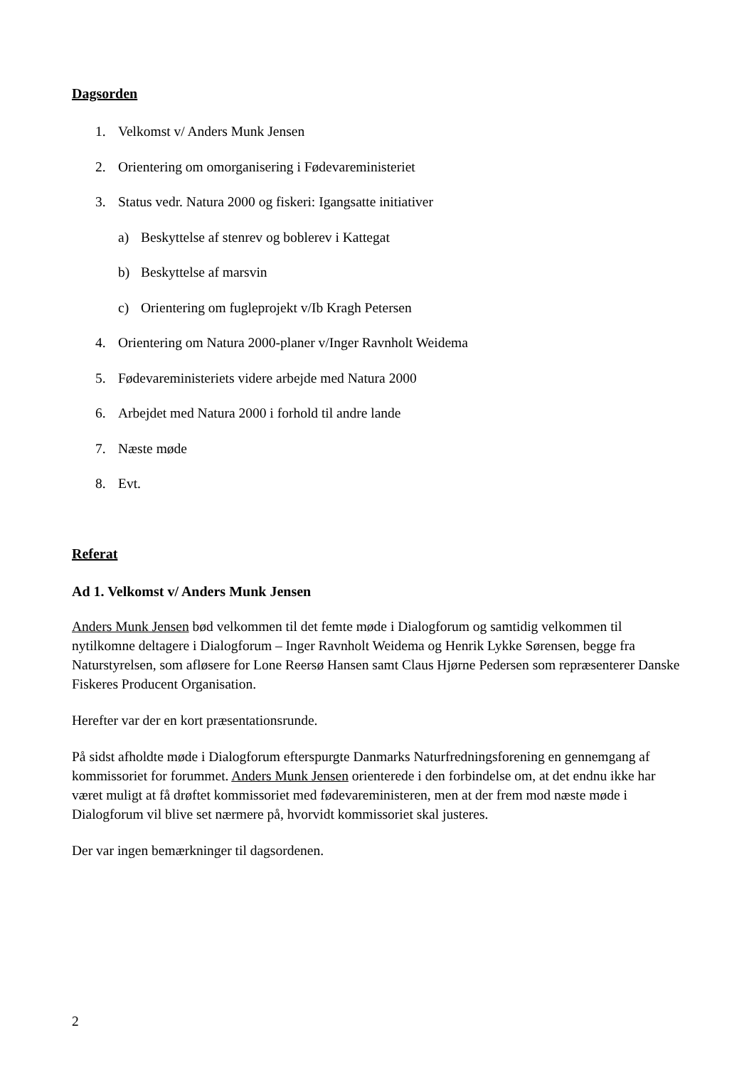Dagsorden
1. Velkomst v/ Anders Munk Jensen
2. Orientering om omorganisering i Fødevareministeriet
3. Status vedr. Natura 2000 og fiskeri: Igangsatte initiativer
a) Beskyttelse af stenrev og boblerev i Kattegat
b) Beskyttelse af marsvin
c) Orientering om fugleprojekt v/Ib Kragh Petersen
4. Orientering om Natura 2000-planer v/Inger Ravnholt Weidema
5. Fødevareministeriets videre arbejde med Natura 2000
6. Arbejdet med Natura 2000 i forhold til andre lande
7. Næste møde
8. Evt.
Referat
Ad 1. Velkomst v/ Anders Munk Jensen
Anders Munk Jensen bød velkommen til det femte møde i Dialogforum og samtidig velkommen til nytilkomne deltagere i Dialogforum – Inger Ravnholt Weidema og Henrik Lykke Sørensen, begge fra Naturstyrelsen, som afløsere for Lone Reersø Hansen samt Claus Hjørne Pedersen som repræsenterer Danske Fiskeres Producent Organisation.
Herefter var der en kort præsentationsrunde.
På sidst afholdte møde i Dialogforum efterspurgte Danmarks Naturfredningsforening en gennemgang af kommissoriet for forummet. Anders Munk Jensen orienterede i den forbindelse om, at det endnu ikke har været muligt at få drøftet kommissoriet med fødevareministeren, men at der frem mod næste møde i Dialogforum vil blive set nærmere på, hvorvidt kommissoriet skal justeres.
Der var ingen bemærkninger til dagsordenen.
2